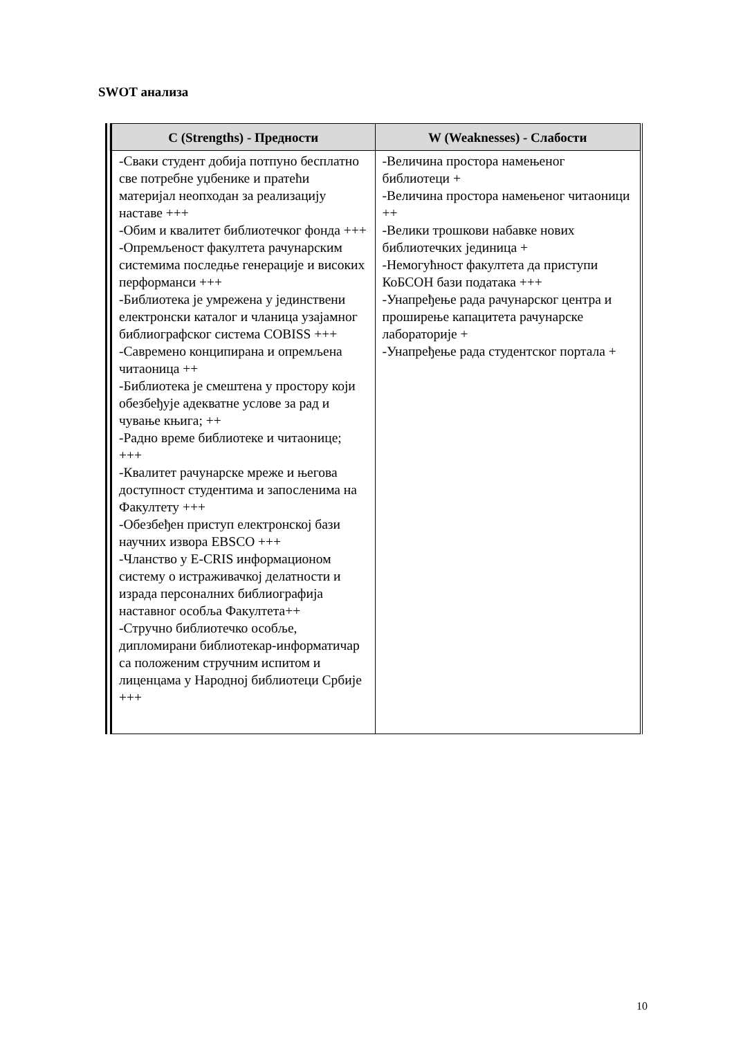SWOT анализа
| С (Strengths) - Предности | W (Weaknesses) - Слабости |
| --- | --- |
| -Сваки студент добија потпуно бесплатно све потребне уџбенике и пратећи материјал неопходан за реализацију наставе +++ -Обим и квалитет библиотечког фонда +++ -Опремљеност факултета рачунарским системима последње генерације и високих перформанси +++ -Библиотека је умрежена у јединствени електронски каталог и чланица узајамног библиографског система COBISS +++ -Савремено конципирана и опремљена читаоница ++ -Библиотека је смештена у простору који обезбеђује адекватне услове за рад и чување књига; ++ -Радно време библиотеке и читаонице; +++ -Квалитет рачунарске мреже и његова доступност студентима и запосленима на Факултету +++ -Обезбеђен приступ електронској бази научних извора EBSCO +++ -Чланство у E-CRIS информационом систему о истраживачкој делатности и израда персоналних библиографија наставног особља Факултета++ -Стручно библиотечко особље, дипломирани библиотекар-информатичар са положеним стручним испитом и лиценцама у Народној библиотеци Србије +++ | -Величина простора намењеног библиотеци + -Величина простора намењеног читаоници ++ -Велики трошкови набавке нових библиотечких јединица + -Немогућност факултета да приступи КоБСОН бази података +++ -Унапређење рада рачунарског центра и проширење капацитета рачунарске лабораторије + -Унапређење рада студентског портала + |
10